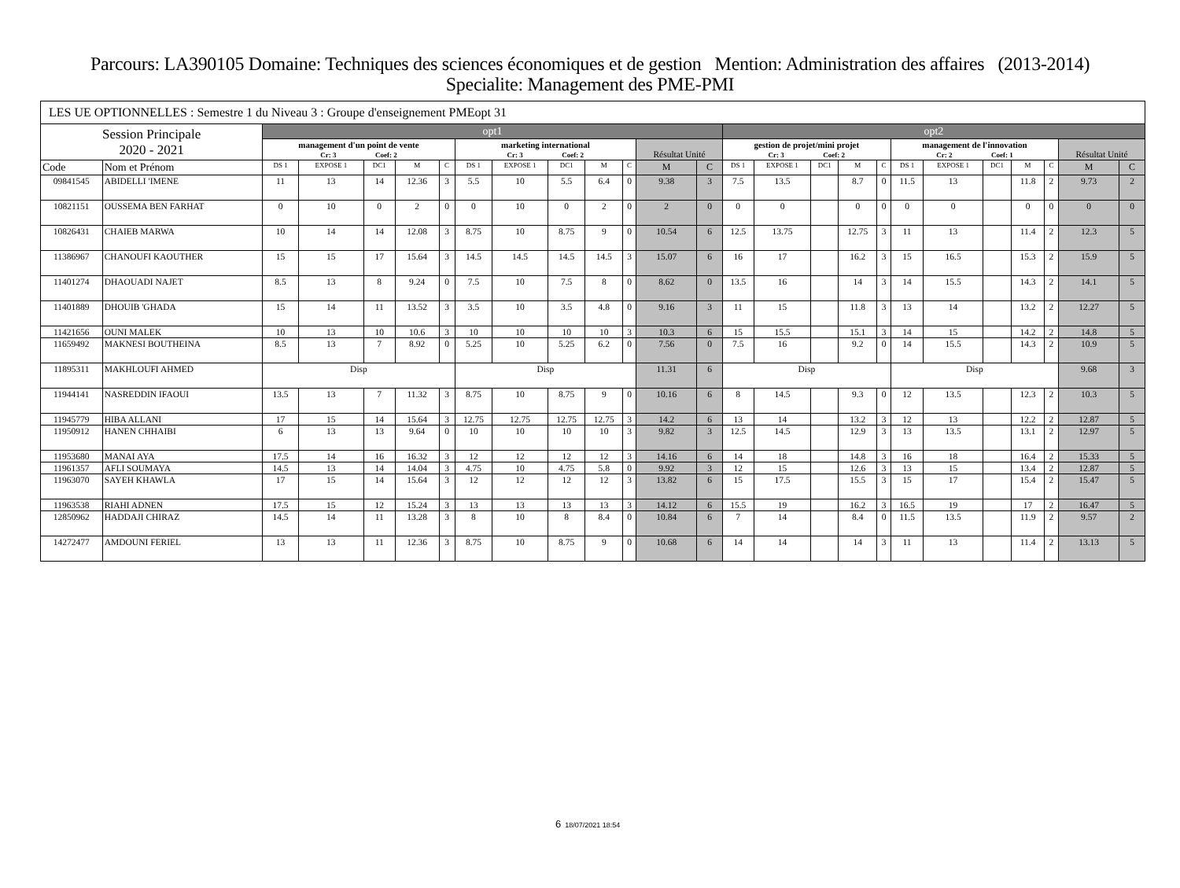Parcours: LA390105 Domaine: Techniques des sciences économiques et de gestion Mention: Administration des affaires (2013-2014)
Specialite: Management des PME-PMI
| LES UE OPTIONNELLES : Semestre 1 du Niveau 3 : Groupe d'enseignement PMEopt 31 | | | | | | | | | | | | | | | | | | | | | | | | | |
| Session Principale 2020 - 2021 | | opt1 | | | | | | | | | | | | opt2 | | | | | | | | | | | |
| | | management d'un point de vente Cr: 3 Coef: 2 | | | | | marketing international Cr: 3 Coef: 2 | | | | | Résultat Unité | | gestion de projet/mini projet Cr: 3 Coef: 2 | | | | | management de l'innovation Cr: 2 Coef: 1 | | | | | Résultat Unité | |
| Code | Nom et Prénom | DS 1 | EXPOSE 1 | DC1 | M | C | DS 1 | EXPOSE 1 | DC1 | M | C | M | C | DS 1 | EXPOSE 1 | DC1 | M | C | DS 1 | EXPOSE 1 | DC1 | M | C | M | C |
| 09841545 | ABIDELLI 'IMENE | 11 | 13 | 14 | 12.36 | 3 | 5.5 | 10 | 5.5 | 6.4 | 0 | 9.38 | 3 | 7.5 | 13.5 | | 8.7 | 0 | 11.5 | 13 | | 11.8 | 2 | 9.73 | 2 |
| 10821151 | OUSSEMA BEN FARHAT | 0 | 10 | 0 | 2 | 0 | 0 | 10 | 0 | 2 | 0 | 2 | 0 | 0 | 0 | | 0 | 0 | 0 | 0 | | 0 | 0 | 0 | 0 |
| 10826431 | CHAIEB MARWA | 10 | 14 | 14 | 12.08 | 3 | 8.75 | 10 | 8.75 | 9 | 0 | 10.54 | 6 | 12.5 | 13.75 | | 12.75 | 3 | 11 | 13 | | 11.4 | 2 | 12.3 | 5 |
| 11386967 | CHANOUFI KAOUTHER | 15 | 15 | 17 | 15.64 | 3 | 14.5 | 14.5 | 14.5 | 14.5 | 3 | 15.07 | 6 | 16 | 17 | | 16.2 | 3 | 15 | 16.5 | | 15.3 | 2 | 15.9 | 5 |
| 11401274 | DHAOUADI NAJET | 8.5 | 13 | 8 | 9.24 | 0 | 7.5 | 10 | 7.5 | 8 | 0 | 8.62 | 0 | 13.5 | 16 | | 14 | 3 | 14 | 15.5 | | 14.3 | 2 | 14.1 | 5 |
| 11401889 | DHOUIB 'GHADA | 15 | 14 | 11 | 13.52 | 3 | 3.5 | 10 | 3.5 | 4.8 | 0 | 9.16 | 3 | 11 | 15 | | 11.8 | 3 | 13 | 14 | | 13.2 | 2 | 12.27 | 5 |
| 11421656 | OUNI MALEK | 10 | 13 | 10 | 10.6 | 3 | 10 | 10 | 10 | 10 | 3 | 10.3 | 6 | 15 | 15.5 | | 15.1 | 3 | 14 | 15 | | 14.2 | 2 | 14.8 | 5 |
| 11659492 | MAKNESI BOUTHEINA | 8.5 | 13 | 7 | 8.92 | 0 | 5.25 | 10 | 5.25 | 6.2 | 0 | 7.56 | 0 | 7.5 | 16 | | 9.2 | 0 | 14 | 15.5 | | 14.3 | 2 | 10.9 | 5 |
| 11895311 | MAKHLOUFI AHMED | Disp | | | | | Disp | | | | | 11.31 | 6 | Disp | | | | | Disp | | | | | 9.68 | 3 |
| 11944141 | NASREDDIN IFAOUI | 13.5 | 13 | 7 | 11.32 | 3 | 8.75 | 10 | 8.75 | 9 | 0 | 10.16 | 6 | 8 | 14.5 | | 9.3 | 0 | 12 | 13.5 | | 12.3 | 2 | 10.3 | 5 |
| 11945779 | HIBA ALLANI | 17 | 15 | 14 | 15.64 | 3 | 12.75 | 12.75 | 12.75 | 12.75 | 3 | 14.2 | 6 | 13 | 14 | | 13.2 | 3 | 12 | 13 | | 12.2 | 2 | 12.87 | 5 |
| 11950912 | HANEN CHHAIBI | 6 | 13 | 13 | 9.64 | 0 | 10 | 10 | 10 | 10 | 3 | 9.82 | 3 | 12.5 | 14.5 | | 12.9 | 3 | 13 | 13.5 | | 13.1 | 2 | 12.97 | 5 |
| 11953680 | MANAI AYA | 17.5 | 14 | 16 | 16.32 | 3 | 12 | 12 | 12 | 12 | 3 | 14.16 | 6 | 14 | 18 | | 14.8 | 3 | 16 | 18 | | 16.4 | 2 | 15.33 | 5 |
| 11961357 | AFLI SOUMAYA | 14.5 | 13 | 14 | 14.04 | 3 | 4.75 | 10 | 4.75 | 5.8 | 0 | 9.92 | 3 | 12 | 15 | | 12.6 | 3 | 13 | 15 | | 13.4 | 2 | 12.87 | 5 |
| 11963070 | SAYEH KHAWLA | 17 | 15 | 14 | 15.64 | 3 | 12 | 12 | 12 | 12 | 3 | 13.82 | 6 | 15 | 17.5 | | 15.5 | 3 | 15 | 17 | | 15.4 | 2 | 15.47 | 5 |
| 11963538 | RIAHI ADNEN | 17.5 | 15 | 12 | 15.24 | 3 | 13 | 13 | 13 | 13 | 3 | 14.12 | 6 | 15.5 | 19 | | 16.2 | 3 | 16.5 | 19 | | 17 | 2 | 16.47 | 5 |
| 12850962 | HADDAJI CHIRAZ | 14.5 | 14 | 11 | 13.28 | 3 | 8 | 10 | 8 | 8.4 | 0 | 10.84 | 6 | 7 | 14 | | 8.4 | 0 | 11.5 | 13.5 | | 11.9 | 2 | 9.57 | 2 |
| 14272477 | AMDOUNI FERIEL | 13 | 13 | 11 | 12.36 | 3 | 8.75 | 10 | 8.75 | 9 | 0 | 10.68 | 6 | 14 | 14 | | 14 | 3 | 11 | 13 | | 11.4 | 2 | 13.13 | 5 |
6 18/07/2021 18:54